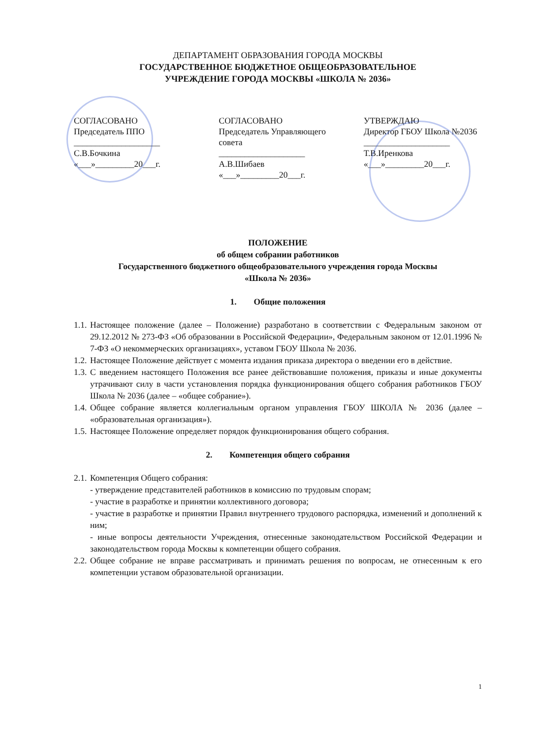ДЕПАРТАМЕНТ ОБРАЗОВАНИЯ ГОРОДА МОСКВЫ
ГОСУДАРСТВЕННОЕ БЮДЖЕТНОЕ ОБЩЕОБРАЗОВАТЕЛЬНОЕ
УЧРЕЖДЕНИЕ ГОРОДА МОСКВЫ «ШКОЛА № 2036»
СОГЛАСОВАНО
Председатель ППО
____________________
С.В.Бочкина
«___»_________20___г.
СОГЛАСОВАНО
Председатель Управляющего совета
____________________
А.В.Шибаев
«___»_________20___г.
УТВЕРЖДАЮ
Директор ГБОУ Школа №2036
____________________
Т.В.Иренкова
«___»_________20___г.
ПОЛОЖЕНИЕ
об общем собрании работников
Государственного бюджетного общеобразовательного учреждения города Москвы
«Школа № 2036»
1. Общие положения
1.1. Настоящее положение (далее – Положение) разработано в соответствии с Федеральным законом от 29.12.2012 № 273-ФЗ «Об образовании в Российской Федерации», Федеральным законом от 12.01.1996 № 7-ФЗ «О некоммерческих организациях», уставом ГБОУ Школа № 2036.
1.2. Настоящее Положение действует с момента издания приказа директора о введении его в действие.
1.3. С введением настоящего Положения все ранее действовавшие положения, приказы и иные документы утрачивают силу в части установления порядка функционирования общего собрания работников ГБОУ Школа № 2036 (далее – «общее собрание»).
1.4. Общее собрание является коллегиальным органом управления ГБОУ ШКОЛА № 2036 (далее – «образовательная организация»).
1.5. Настоящее Положение определяет порядок функционирования общего собрания.
2. Компетенция общего собрания
2.1. Компетенция Общего собрания:
- утверждение представителей работников в комиссию по трудовым спорам;
- участие в разработке и принятии коллективного договора;
- участие в разработке и принятии Правил внутреннего трудового распорядка, изменений и дополнений к ним;
- иные вопросы деятельности Учреждения, отнесенные законодательством Российской Федерации и законодательством города Москвы к компетенции общего собрания.
2.2. Общее собрание не вправе рассматривать и принимать решения по вопросам, не отнесенным к его компетенции уставом образовательной организации.
1